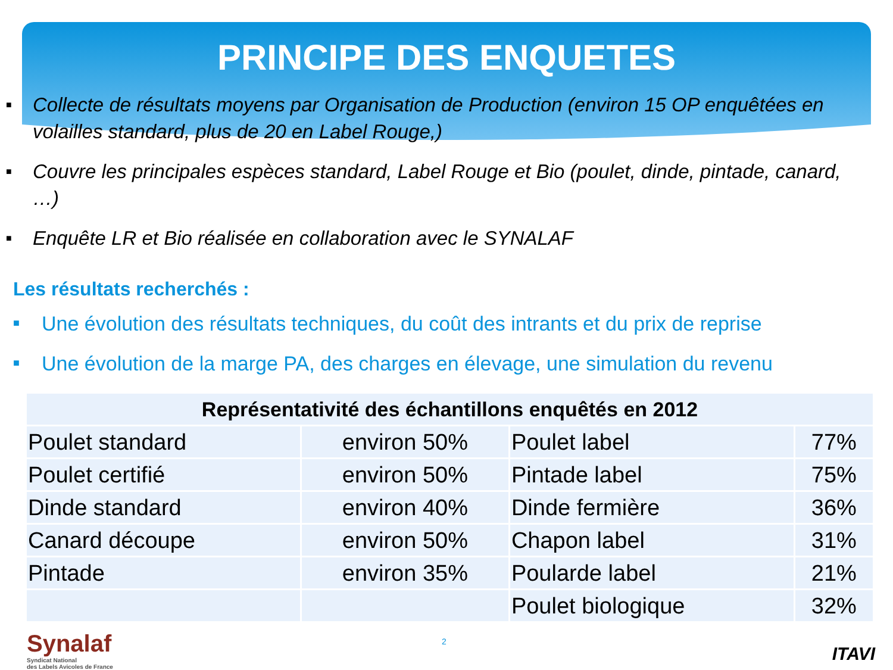PRINCIPE DES ENQUETES
■ Collecte de résultats moyens par Organisation de Production (environ 15 OP enquêtées en volailles standard, plus de 20 en Label Rouge,)
■ Couvre les principales espèces standard, Label Rouge et Bio (poulet, dinde, pintade, canard, …)
■ Enquête LR et Bio réalisée en collaboration avec le SYNALAF
Les résultats recherchés :
■ Une évolution des résultats techniques, du coût des intrants et du prix de reprise
■ Une évolution de la marge PA, des charges en élevage, une simulation du revenu
| Représentativité des échantillons enquêtés en 2012 | | | |
| --- | --- | --- | --- |
| Poulet standard | environ 50% | Poulet label | 77% |
| Poulet certifié | environ 50% | Pintade label | 75% |
| Dinde standard | environ 40% | Dinde fermière | 36% |
| Canard découpe | environ 50% | Chapon label | 31% |
| Pintade | environ 35% | Poularde label | 21% |
| | | Poulet biologique | 32% |
Synalaf
Syndicat National
des Labels Avicoles de France
2
ITAVI